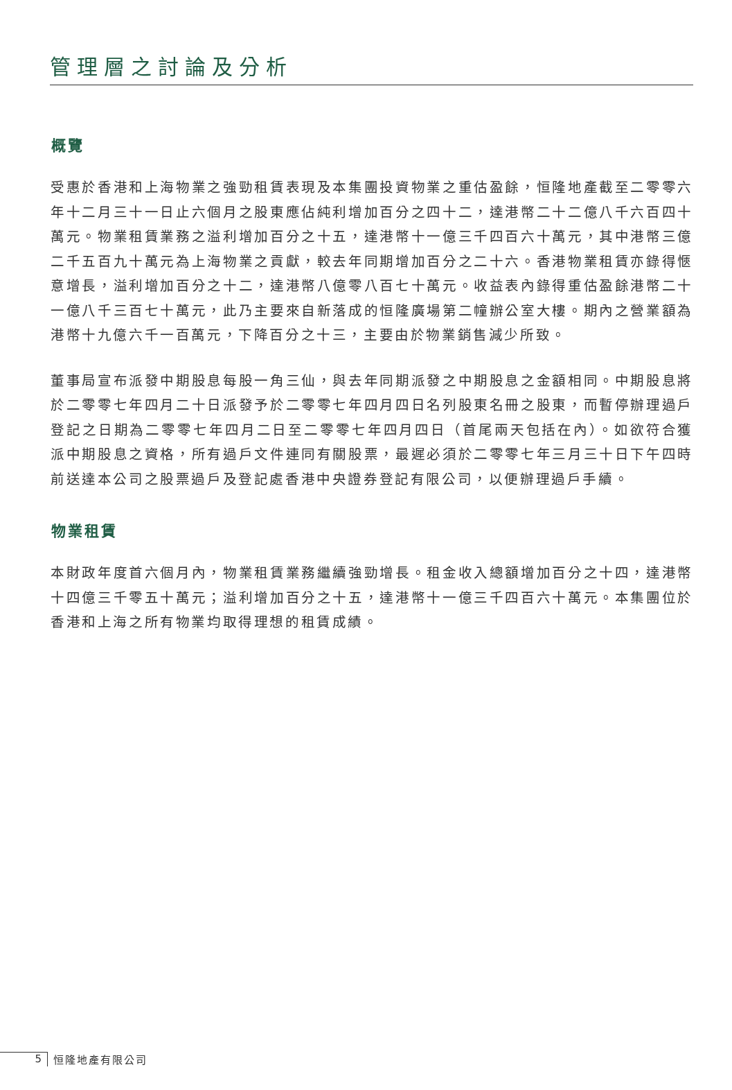管理層之討論及分析
概覽
受惠於香港和上海物業之強勁租賃表現及本集團投資物業之重估盈餘，恒隆地產截至二零零六年十二月三十一日止六個月之股東應佔純利增加百分之四十二，達港幣二十二億八千六百四十萬元。物業租賃業務之溢利增加百分之十五，達港幣十一億三千四百六十萬元，其中港幣三億二千五百九十萬元為上海物業之貢獻，較去年同期增加百分之二十六。香港物業租賃亦錄得愜意增長，溢利增加百分之十二，達港幣八億零八百七十萬元。收益表內錄得重估盈餘港幣二十一億八千三百七十萬元，此乃主要來自新落成的恒隆廣場第二幢辦公室大樓。期內之營業額為港幣十九億六千一百萬元，下降百分之十三，主要由於物業銷售減少所致。
董事局宣布派發中期股息每股一角三仙，與去年同期派發之中期股息之金額相同。中期股息將於二零零七年四月二十日派發予於二零零七年四月四日名列股東名冊之股東，而暫停辦理過戶登記之日期為二零零七年四月二日至二零零七年四月四日（首尾兩天包括在內）。如欲符合獲派中期股息之資格，所有過戶文件連同有關股票，最遲必須於二零零七年三月三十日下午四時前送達本公司之股票過戶及登記處香港中央證券登記有限公司，以便辦理過戶手續。
物業租賃
本財政年度首六個月內，物業租賃業務繼續強勁增長。租金收入總額增加百分之十四，達港幣十四億三千零五十萬元；溢利增加百分之十五，達港幣十一億三千四百六十萬元。本集團位於香港和上海之所有物業均取得理想的租賃成績。
5 恒隆地產有限公司